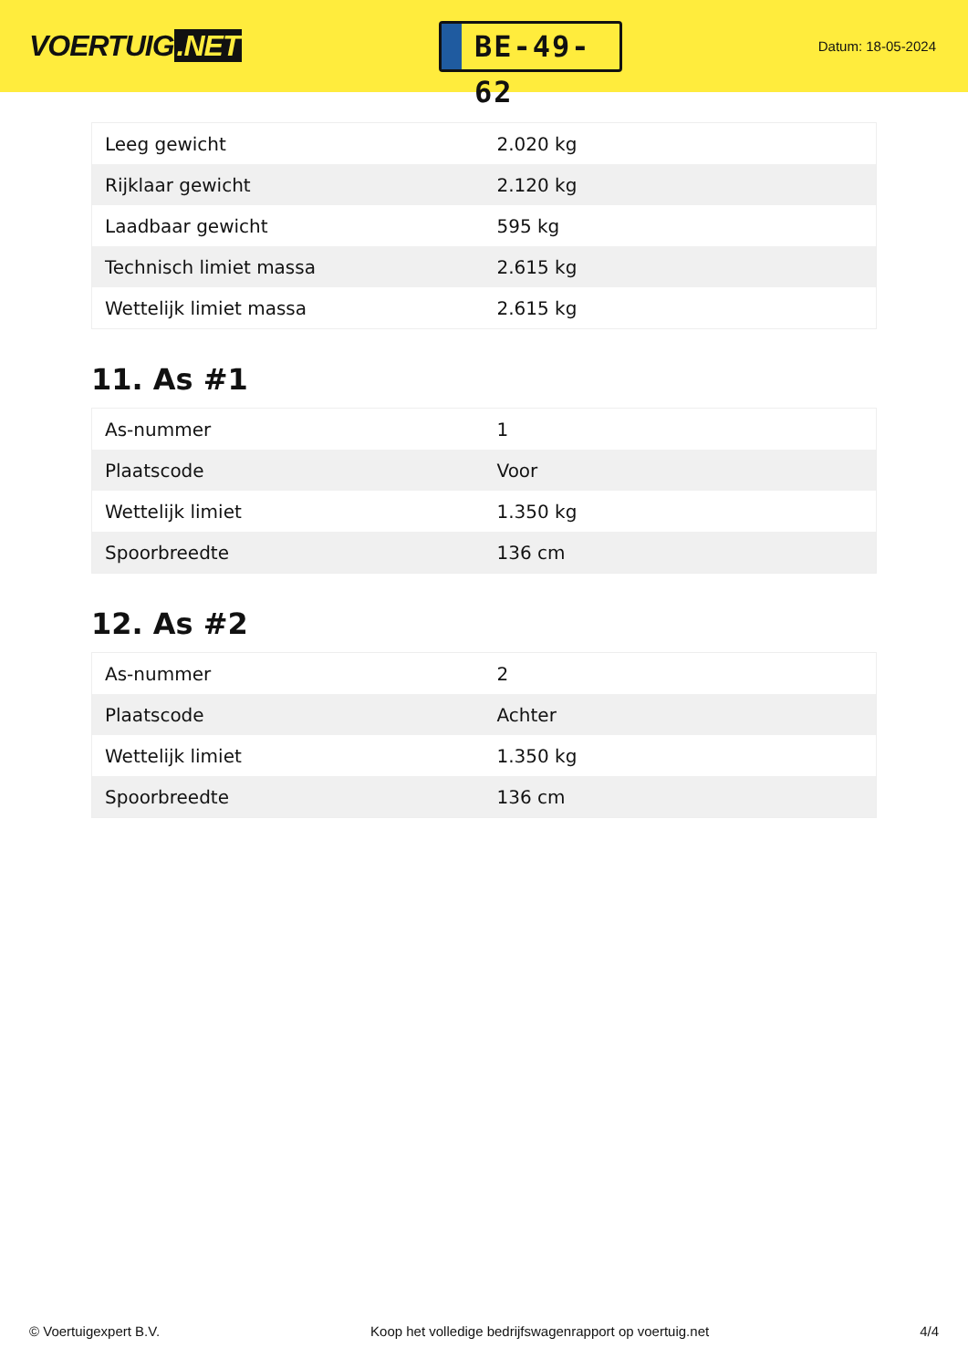VOERTUIG.NET
BE-49-62
Datum: 18-05-2024
| Leeg gewicht | 2.020 kg |
| Rijklaar gewicht | 2.120 kg |
| Laadbaar gewicht | 595 kg |
| Technisch limiet massa | 2.615 kg |
| Wettelijk limiet massa | 2.615 kg |
11. As #1
| As-nummer | 1 |
| Plaatscode | Voor |
| Wettelijk limiet | 1.350 kg |
| Spoorbreedte | 136 cm |
12. As #2
| As-nummer | 2 |
| Plaatscode | Achter |
| Wettelijk limiet | 1.350 kg |
| Spoorbreedte | 136 cm |
© Voertuigexpert B.V. Koop het volledige bedrijfswagenrapport op voertuig.net 4/4